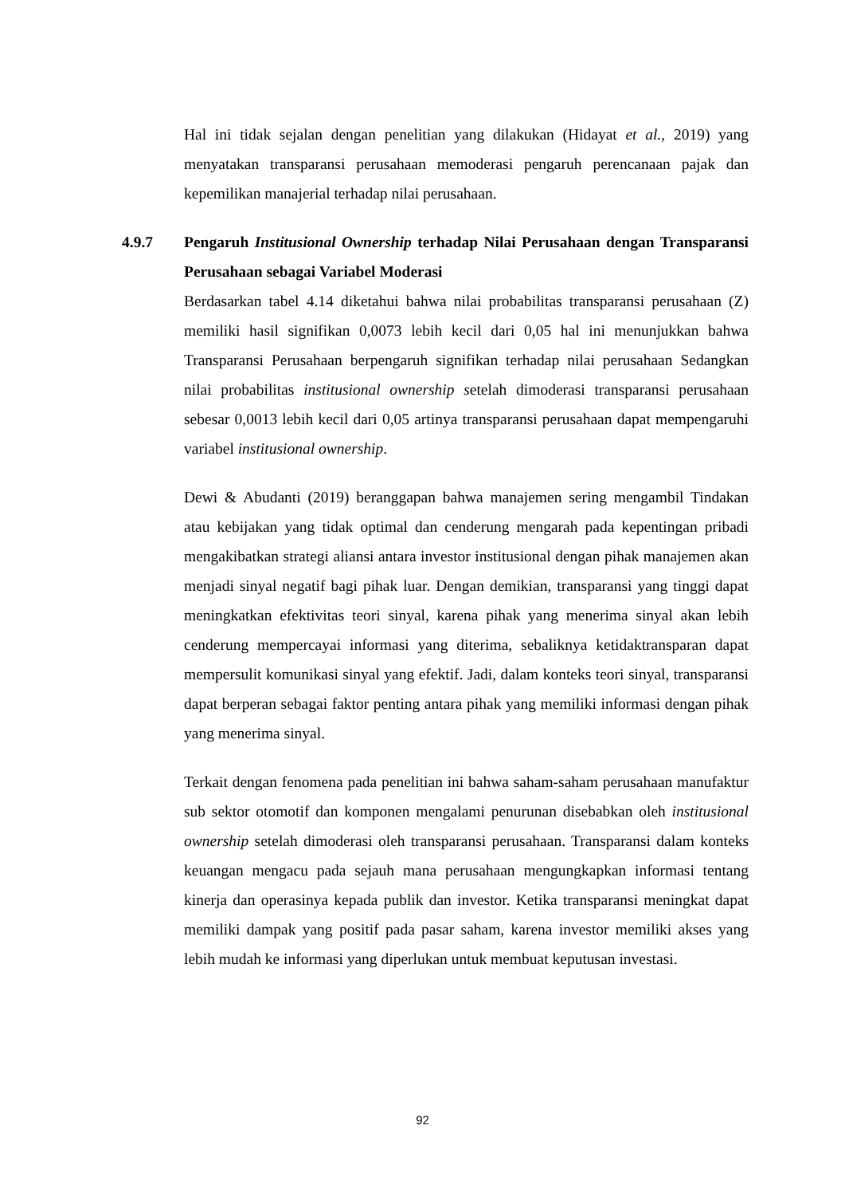Hal ini tidak sejalan dengan penelitian yang dilakukan (Hidayat et al., 2019) yang menyatakan transparansi perusahaan memoderasi pengaruh perencanaan pajak dan kepemilikan manajerial terhadap nilai perusahaan.
4.9.7 Pengaruh Institusional Ownership terhadap Nilai Perusahaan dengan Transparansi Perusahaan sebagai Variabel Moderasi
Berdasarkan tabel 4.14 diketahui bahwa nilai probabilitas transparansi perusahaan (Z) memiliki hasil signifikan 0,0073 lebih kecil dari 0,05 hal ini menunjukkan bahwa Transparansi Perusahaan berpengaruh signifikan terhadap nilai perusahaan Sedangkan nilai probabilitas institusional ownership setelah dimoderasi transparansi perusahaan sebesar 0,0013 lebih kecil dari 0,05 artinya transparansi perusahaan dapat mempengaruhi variabel institusional ownership.
Dewi & Abudanti (2019) beranggapan bahwa manajemen sering mengambil Tindakan atau kebijakan yang tidak optimal dan cenderung mengarah pada kepentingan pribadi mengakibatkan strategi aliansi antara investor institusional dengan pihak manajemen akan menjadi sinyal negatif bagi pihak luar. Dengan demikian, transparansi yang tinggi dapat meningkatkan efektivitas teori sinyal, karena pihak yang menerima sinyal akan lebih cenderung mempercayai informasi yang diterima, sebaliknya ketidaktransparan dapat mempersulit komunikasi sinyal yang efektif. Jadi, dalam konteks teori sinyal, transparansi dapat berperan sebagai faktor penting antara pihak yang memiliki informasi dengan pihak yang menerima sinyal.
Terkait dengan fenomena pada penelitian ini bahwa saham-saham perusahaan manufaktur sub sektor otomotif dan komponen mengalami penurunan disebabkan oleh institusional ownership setelah dimoderasi oleh transparansi perusahaan. Transparansi dalam konteks keuangan mengacu pada sejauh mana perusahaan mengungkapkan informasi tentang kinerja dan operasinya kepada publik dan investor. Ketika transparansi meningkat dapat memiliki dampak yang positif pada pasar saham, karena investor memiliki akses yang lebih mudah ke informasi yang diperlukan untuk membuat keputusan investasi.
92